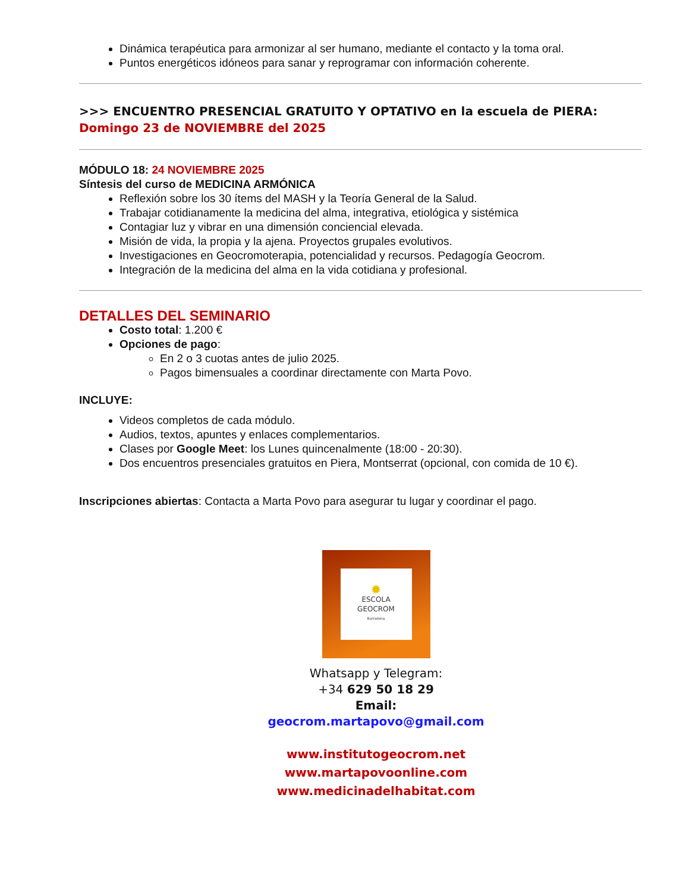Dinámica terapéutica para armonizar al ser humano, mediante el contacto y la toma oral.
Puntos energéticos idóneos para sanar y reprogramar con información coherente.
>>> ENCUENTRO PRESENCIAL GRATUITO Y OPTATIVO en la escuela de PIERA:
Domingo 23 de NOVIEMBRE del 2025
MÓDULO 18: 24 NOVIEMBRE 2025
Síntesis del curso de MEDICINA ARMÓNICA
Reflexión sobre los 30 ítems del MASH y la Teoría General de la Salud.
Trabajar cotidianamente la medicina del alma, integrativa, etiológica y sistémica
Contagiar luz y vibrar en una dimensión conciencial elevada.
Misión de vida, la propia y la ajena. Proyectos grupales evolutivos.
Investigaciones en Geocromoterapia, potencialidad y recursos. Pedagogía Geocrom.
Integración de la medicina del alma en la vida cotidiana y profesional.
DETALLES DEL SEMINARIO
Costo total: 1.200 €
Opciones de pago:
En 2 o 3 cuotas antes de julio 2025.
Pagos bimensuales a coordinar directamente con Marta Povo.
INCLUYE:
Videos completos de cada módulo.
Audios, textos, apuntes y enlaces complementarios.
Clases por Google Meet: los Lunes quincenalmente (18:00 - 20:30).
Dos encuentros presenciales gratuitos en Piera, Montserrat (opcional, con comida de 10 €).
Inscripciones abiertas: Contacta a Marta Povo para asegurar tu lugar y coordinar el pago.
✹
ESCOLA
GEOCROM
Barcelona
Whatsapp y Telegram:
+34 629 50 18 29
Email:
geocrom.martapovo@gmail.com
www.institutogeocrom.net
www.martapovoonline.com
www.medicinadelhabitat.com